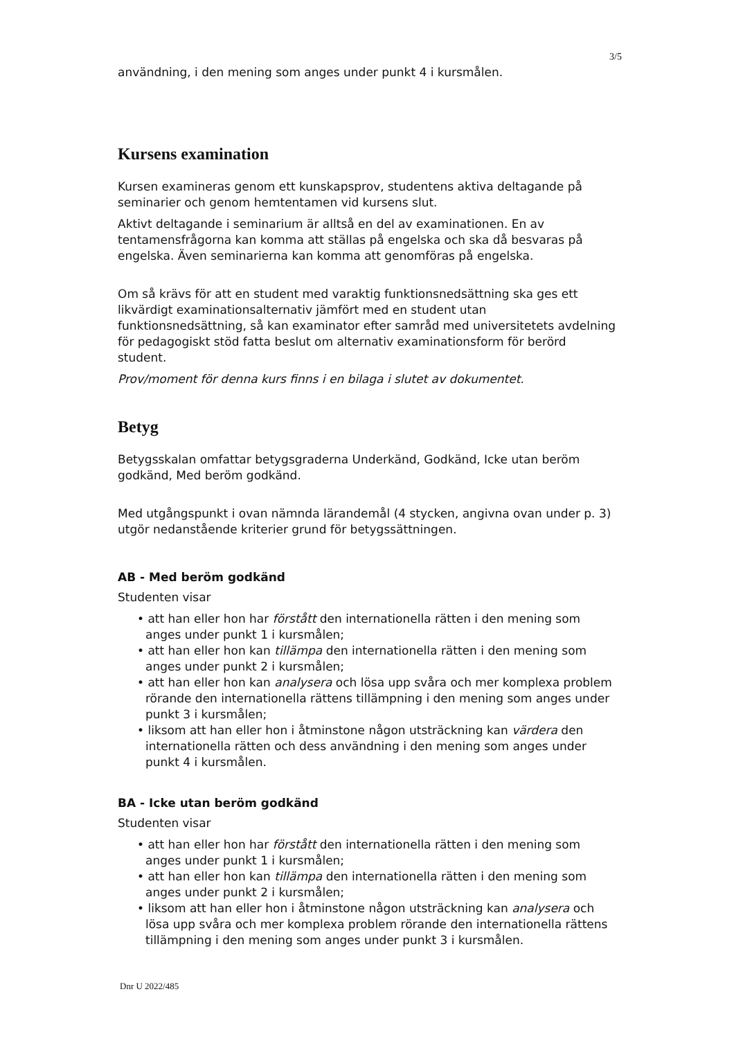3/5
användning, i den mening som anges under punkt 4 i kursmålen.
Kursens examination
Kursen examineras genom ett kunskapsprov, studentens aktiva deltagande på seminarier och genom hemtentamen vid kursens slut.
Aktivt deltagande i seminarium är alltså en del av examinationen. En av tentamensfrågorna kan komma att ställas på engelska och ska då besvaras på engelska. Även seminarierna kan komma att genomföras på engelska.
Om så krävs för att en student med varaktig funktionsnedsättning ska ges ett likvärdigt examinationsalternativ jämfört med en student utan funktionsnedsättning, så kan examinator efter samråd med universitetets avdelning för pedagogiskt stöd fatta beslut om alternativ examinationsform för berörd student.
Prov/moment för denna kurs finns i en bilaga i slutet av dokumentet.
Betyg
Betygsskalan omfattar betygsgraderna Underkänd, Godkänd, Icke utan beröm godkänd, Med beröm godkänd.
Med utgångspunkt i ovan nämnda lärandemål (4 stycken, angivna ovan under p. 3) utgör nedanstående kriterier grund för betygssättningen.
AB - Med beröm godkänd
Studenten visar
• att han eller hon har förstått den internationella rätten i den mening som anges under punkt 1 i kursmålen;
• att han eller hon kan tillämpa den internationella rätten i den mening som anges under punkt 2 i kursmålen;
• att han eller hon kan analysera och lösa upp svåra och mer komplexa problem rörande den internationella rättens tillämpning i den mening som anges under punkt 3 i kursmålen;
• liksom att han eller hon i åtminstone någon utsträckning kan värdera den internationella rätten och dess användning i den mening som anges under punkt 4 i kursmålen.
BA - Icke utan beröm godkänd
Studenten visar
• att han eller hon har förstått den internationella rätten i den mening som anges under punkt 1 i kursmålen;
• att han eller hon kan tillämpa den internationella rätten i den mening som anges under punkt 2 i kursmålen;
• liksom att han eller hon i åtminstone någon utsträckning kan analysera och lösa upp svåra och mer komplexa problem rörande den internationella rättens tillämpning i den mening som anges under punkt 3 i kursmålen.
Dnr U 2022/485